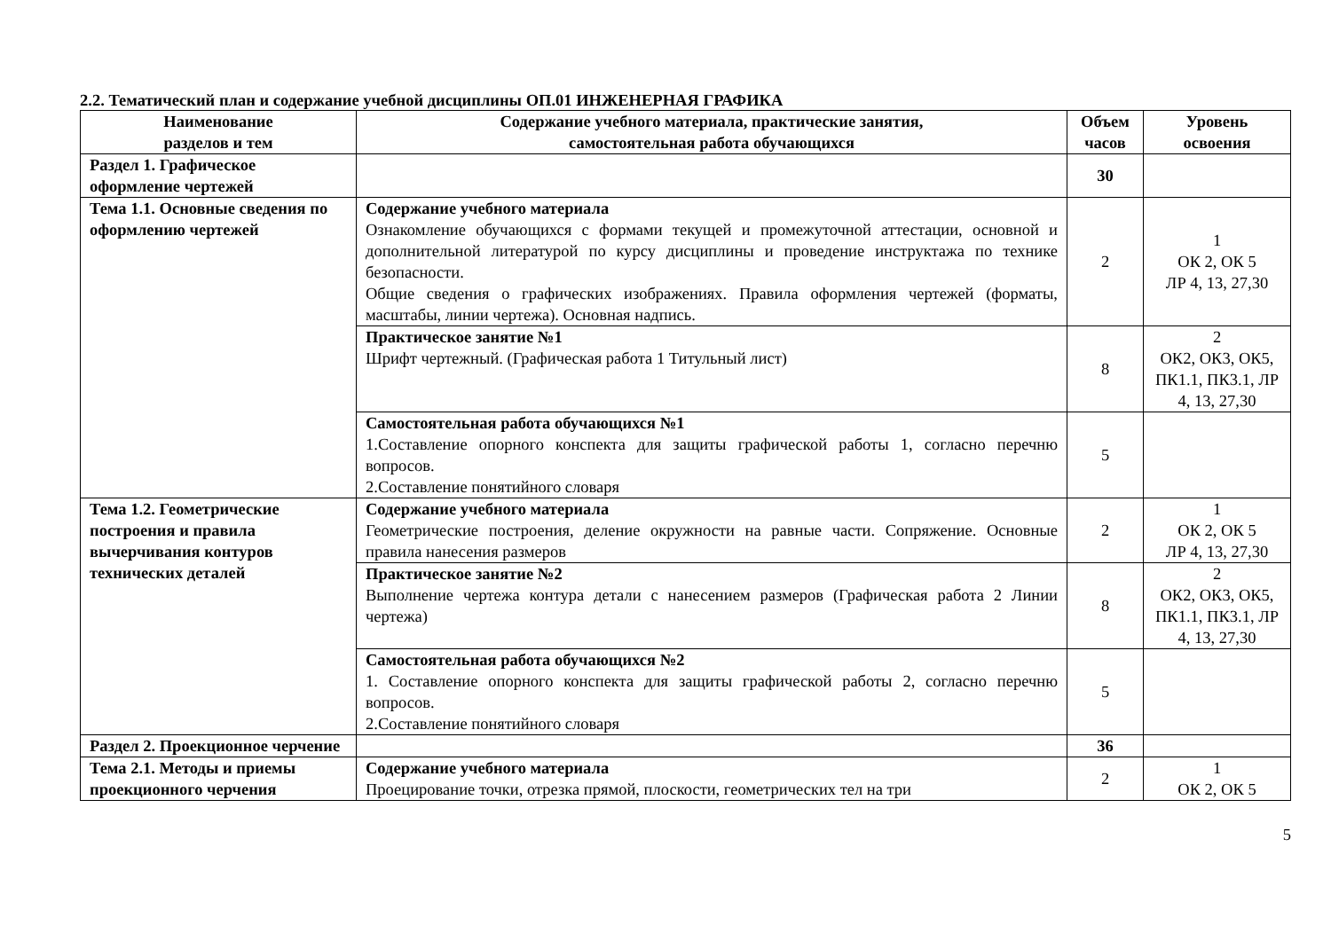2.2. Тематический план и содержание учебной дисциплины ОП.01 ИНЖЕНЕРНАЯ ГРАФИКА
| Наименование разделов и тем | Содержание учебного материала, практические занятия, самостоятельная работа обучающихся | Объем часов | Уровень освоения |
| --- | --- | --- | --- |
| Раздел 1. Графическое оформление чертежей | | 30 | |
| Тема 1.1. Основные сведения по оформлению чертежей | Содержание учебного материала Ознакомление обучающихся с формами текущей и промежуточной аттестации, основной и дополнительной литературой по курсу дисциплины и проведение инструктажа по технике безопасности. Общие сведения о графических изображениях. Правила оформления чертежей (форматы, масштабы, линии чертежа). Основная надпись. | 2 | 1 ОК 2, ОК 5 ЛР 4, 13, 27,30 |
| | Практическое занятие №1 Шрифт чертежный. (Графическая работа 1 Титульный лист) | 8 | 2 ОК2, ОК3, ОК5, ПК1.1, ПК3.1, ЛР 4, 13, 27,30 |
| | Самостоятельная работа обучающихся №1 1.Составление опорного конспекта для защиты графической работы 1, согласно перечню вопросов. 2.Составление понятийного словаря | 5 | |
| Тема 1.2. Геометрические построения и правила вычерчивания контуров технических деталей | Содержание учебного материала Геометрические построения, деление окружности на равные части. Сопряжение. Основные правила нанесения размеров | 2 | 1 ОК 2, ОК 5 ЛР 4, 13, 27,30 |
| | Практическое занятие №2 Выполнение чертежа контура детали с нанесением размеров (Графическая работа 2 Линии чертежа) | 8 | 2 ОК2, ОК3, ОК5, ПК1.1, ПК3.1, ЛР 4, 13, 27,30 |
| | Самостоятельная работа обучающихся №2 1. Составление опорного конспекта для защиты графической работы 2, согласно перечню вопросов. 2.Составление понятийного словаря | 5 | |
| Раздел 2. Проекционное черчение | | 36 | |
| Тема 2.1. Методы и приемы проекционного черчения | Содержание учебного материала Проецирование точки, отрезка прямой, плоскости, геометрических тел на три | 2 | 1 ОК 2, ОК 5 |
5